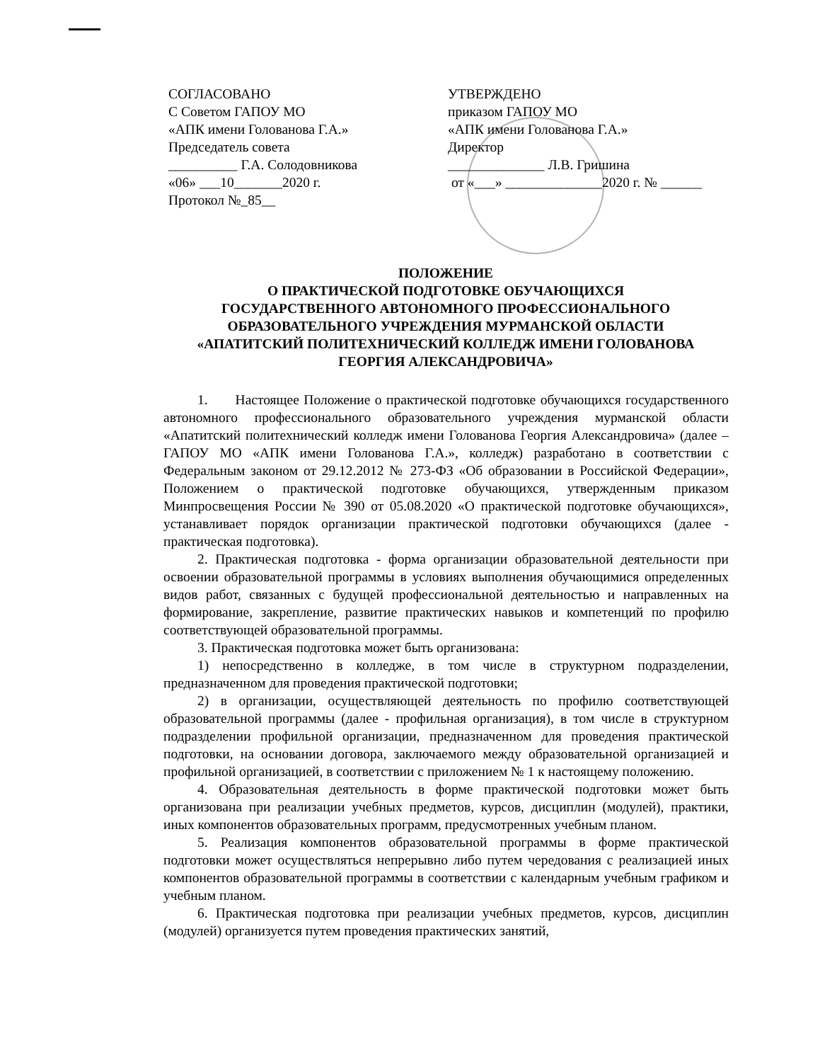СОГЛАСОВАНО
С Советом ГАПОУ МО
«АПК имени Голованова Г.А.»
Председатель совета
__________ Г.А. Солодовникова
«06» ___10_______2020 г.
Протокол №_85__
УТВЕРЖДЕНО
приказом ГАПОУ МО
«АПК имени Голованова Г.А.»
Директор
______________ Л.В. Гришина
от «___» ______________2020 г. № ______
ПОЛОЖЕНИЕ
О ПРАКТИЧЕСКОЙ ПОДГОТОВКЕ ОБУЧАЮЩИХСЯ
ГОСУДАРСТВЕННОГО АВТОНОМНОГО ПРОФЕССИОНАЛЬНОГО
ОБРАЗОВАТЕЛЬНОГО УЧРЕЖДЕНИЯ МУРМАНСКОЙ ОБЛАСТИ
«АПАТИТСКИЙ ПОЛИТЕХНИЧЕСКИЙ КОЛЛЕДЖ ИМЕНИ ГОЛОВАНОВА
ГЕОРГИЯ АЛЕКСАНДРОВИЧА»
1. Настоящее Положение о практической подготовке обучающихся государственного автономного профессионального образовательного учреждения мурманской области «Апатитский политехнический колледж имени Голованова Георгия Александровича» (далее – ГАПОУ МО «АПК имени Голованова Г.А.», колледж) разработано в соответствии с Федеральным законом от 29.12.2012 № 273-ФЗ «Об образовании в Российской Федерации», Положением о практической подготовке обучающихся, утвержденным приказом Минпросвещения России № 390 от 05.08.2020 «О практической подготовке обучающихся», устанавливает порядок организации практической подготовки обучающихся (далее - практическая подготовка).
2. Практическая подготовка - форма организации образовательной деятельности при освоении образовательной программы в условиях выполнения обучающимися определенных видов работ, связанных с будущей профессиональной деятельностью и направленных на формирование, закрепление, развитие практических навыков и компетенций по профилю соответствующей образовательной программы.
3. Практическая подготовка может быть организована:
1) непосредственно в колледже, в том числе в структурном подразделении, предназначенном для проведения практической подготовки;
2) в организации, осуществляющей деятельность по профилю соответствующей образовательной программы (далее - профильная организация), в том числе в структурном подразделении профильной организации, предназначенном для проведения практической подготовки, на основании договора, заключаемого между образовательной организацией и профильной организацией, в соответствии с приложением № 1 к настоящему положению.
4. Образовательная деятельность в форме практической подготовки может быть организована при реализации учебных предметов, курсов, дисциплин (модулей), практики, иных компонентов образовательных программ, предусмотренных учебным планом.
5. Реализация компонентов образовательной программы в форме практической подготовки может осуществляться непрерывно либо путем чередования с реализацией иных компонентов образовательной программы в соответствии с календарным учебным графиком и учебным планом.
6. Практическая подготовка при реализации учебных предметов, курсов, дисциплин (модулей) организуется путем проведения практических занятий,